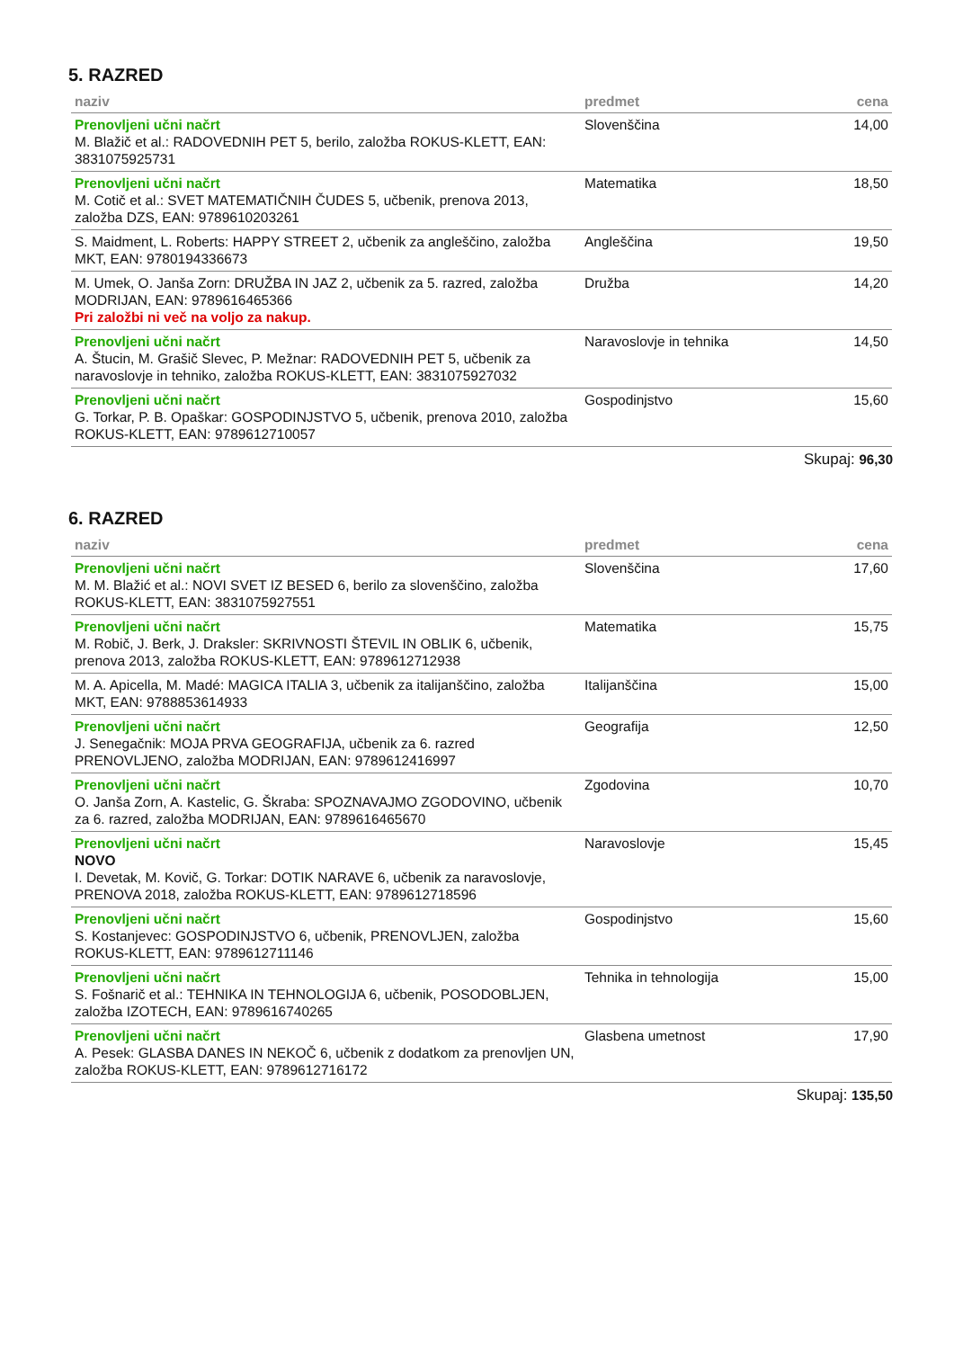5. RAZRED
| naziv | predmet | cena |
| --- | --- | --- |
| Prenovljeni učni načrt M. Blažič et al.: RADOVEDNIH PET 5, berilo, založba ROKUS-KLETT, EAN: 3831075925731 | Slovenščina | 14,00 |
| Prenovljeni učni načrt M. Cotič et al.: SVET MATEMATIČNIH ČUDES 5, učbenik, prenova 2013, založba DZS, EAN: 9789610203261 | Matematika | 18,50 |
| S. Maidment, L. Roberts: HAPPY STREET 2, učbenik za angleščino, založba MKT, EAN: 9780194336673 | Angleščina | 19,50 |
| M. Umek, O. Janša Zorn: DRUŽBA IN JAZ 2, učbenik za 5. razred, založba MODRIJAN, EAN: 9789616465366 Pri založbi ni več na voljo za nakup. | Družba | 14,20 |
| Prenovljeni učni načrt A. Štucin, M. Grašič Slevec, P. Mežnar: RADOVEDNIH PET 5, učbenik za naravoslovje in tehniko, založba ROKUS-KLETT, EAN: 3831075927032 | Naravoslovje in tehnika | 14,50 |
| Prenovljeni učni načrt G. Torkar, P. B. Opaškar: GOSPODINJSTVO 5, učbenik, prenova 2010, založba ROKUS-KLETT, EAN: 9789612710057 | Gospodinjstvo | 15,60 |
Skupaj: 96,30
6. RAZRED
| naziv | predmet | cena |
| --- | --- | --- |
| Prenovljeni učni načrt M. M. Blažić et al.: NOVI SVET IZ BESED 6, berilo za slovenščino, založba ROKUS-KLETT, EAN: 3831075927551 | Slovenščina | 17,60 |
| Prenovljeni učni načrt M. Robič, J. Berk, J. Draksler: SKRIVNOSTI ŠTEVIL IN OBLIK 6, učbenik, prenova 2013, založba ROKUS-KLETT, EAN: 9789612712938 | Matematika | 15,75 |
| M. A. Apicella, M. Madé: MAGICA ITALIA 3, učbenik za italijanščino, založba MKT, EAN: 9788853614933 | Italijanščina | 15,00 |
| Prenovljeni učni načrt J. Senegačnik: MOJA PRVA GEOGRAFIJA, učbenik za 6. razred PRENOVLJENO, založba MODRIJAN, EAN: 9789612416997 | Geografija | 12,50 |
| Prenovljeni učni načrt O. Janša Zorn, A. Kastelic, G. Škraba: SPOZNAVAJMO ZGODOVINO, učbenik za 6. razred, založba MODRIJAN, EAN: 9789616465670 | Zgodovina | 10,70 |
| Prenovljeni učni načrt NOVO I. Devetak, M. Kovič, G. Torkar: DOTIK NARAVE 6, učbenik za naravoslovje, PRENOVA 2018, založba ROKUS-KLETT, EAN: 9789612718596 | Naravoslovje | 15,45 |
| Prenovljeni učni načrt S. Kostanjevec: GOSPODINJSTVO 6, učbenik, PRENOVLJEN, založba ROKUS-KLETT, EAN: 9789612711146 | Gospodinjstvo | 15,60 |
| Prenovljeni učni načrt S. Fošnarič et al.: TEHNIKA IN TEHNOLOGIJA 6, učbenik, POSODOBLJEN, založba IZOTECH, EAN: 9789616740265 | Tehnika in tehnologija | 15,00 |
| Prenovljeni učni načrt A. Pesek: GLASBA DANES IN NEKOČ 6, učbenik z dodatkom za prenovljen UN, založba ROKUS-KLETT, EAN: 9789612716172 | Glasbena umetnost | 17,90 |
Skupaj: 135,50